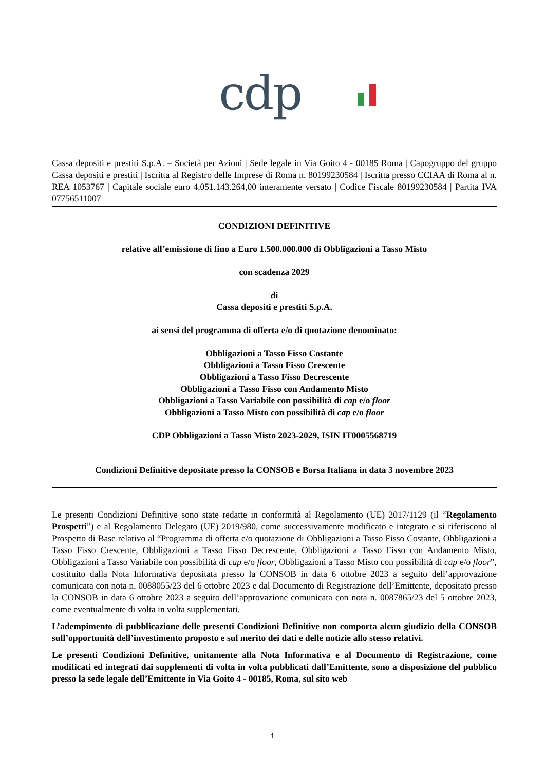cdp
Cassa depositi e prestiti S.p.A. – Società per Azioni | Sede legale in Via Goito 4 - 00185 Roma | Capogruppo del gruppo Cassa depositi e prestiti | Iscritta al Registro delle Imprese di Roma n. 80199230584 | Iscritta presso CCIAA di Roma al n. REA 1053767 | Capitale sociale euro 4.051.143.264,00 interamente versato | Codice Fiscale 80199230584 | Partita IVA 07756511007
CONDIZIONI DEFINITIVE
relative all’emissione di fino a Euro 1.500.000.000 di Obbligazioni a Tasso Misto
con scadenza 2029
di
Cassa depositi e prestiti S.p.A.
ai sensi del programma di offerta e/o di quotazione denominato:
Obbligazioni a Tasso Fisso Costante
Obbligazioni a Tasso Fisso Crescente
Obbligazioni a Tasso Fisso Decrescente
Obbligazioni a Tasso Fisso con Andamento Misto
Obbligazioni a Tasso Variabile con possibilità di cap e/o floor
Obbligazioni a Tasso Misto con possibilità di cap e/o floor
CDP Obbligazioni a Tasso Misto 2023-2029, ISIN IT0005568719
Condizioni Definitive depositate presso la CONSOB e Borsa Italiana in data 3 novembre 2023
Le presenti Condizioni Definitive sono state redatte in conformità al Regolamento (UE) 2017/1129 (il “Regolamento Prospetti”) e al Regolamento Delegato (UE) 2019/980, come successivamente modificato e integrato e si riferiscono al Prospetto di Base relativo al “Programma di offerta e/o quotazione di Obbligazioni a Tasso Fisso Costante, Obbligazioni a Tasso Fisso Crescente, Obbligazioni a Tasso Fisso Decrescente, Obbligazioni a Tasso Fisso con Andamento Misto, Obbligazioni a Tasso Variabile con possibilità di cap e/o floor, Obbligazioni a Tasso Misto con possibilità di cap e/o floor”, costituito dalla Nota Informativa depositata presso la CONSOB in data 6 ottobre 2023 a seguito dell’approvazione comunicata con nota n. 0088055/23 del 6 ottobre 2023 e dal Documento di Registrazione dell’Emittente, depositato presso la CONSOB in data 6 ottobre 2023 a seguito dell’approvazione comunicata con nota n. 0087865/23 del 5 ottobre 2023, come eventualmente di volta in volta supplementati.
L’adempimento di pubblicazione delle presenti Condizioni Definitive non comporta alcun giudizio della CONSOB sull’opportunità dell’investimento proposto e sul merito dei dati e delle notizie allo stesso relativi.
Le presenti Condizioni Definitive, unitamente alla Nota Informativa e al Documento di Registrazione, come modificati ed integrati dai supplementi di volta in volta pubblicati dall’Emittente, sono a disposizione del pubblico presso la sede legale dell’Emittente in Via Goito 4 - 00185, Roma, sul sito web
1